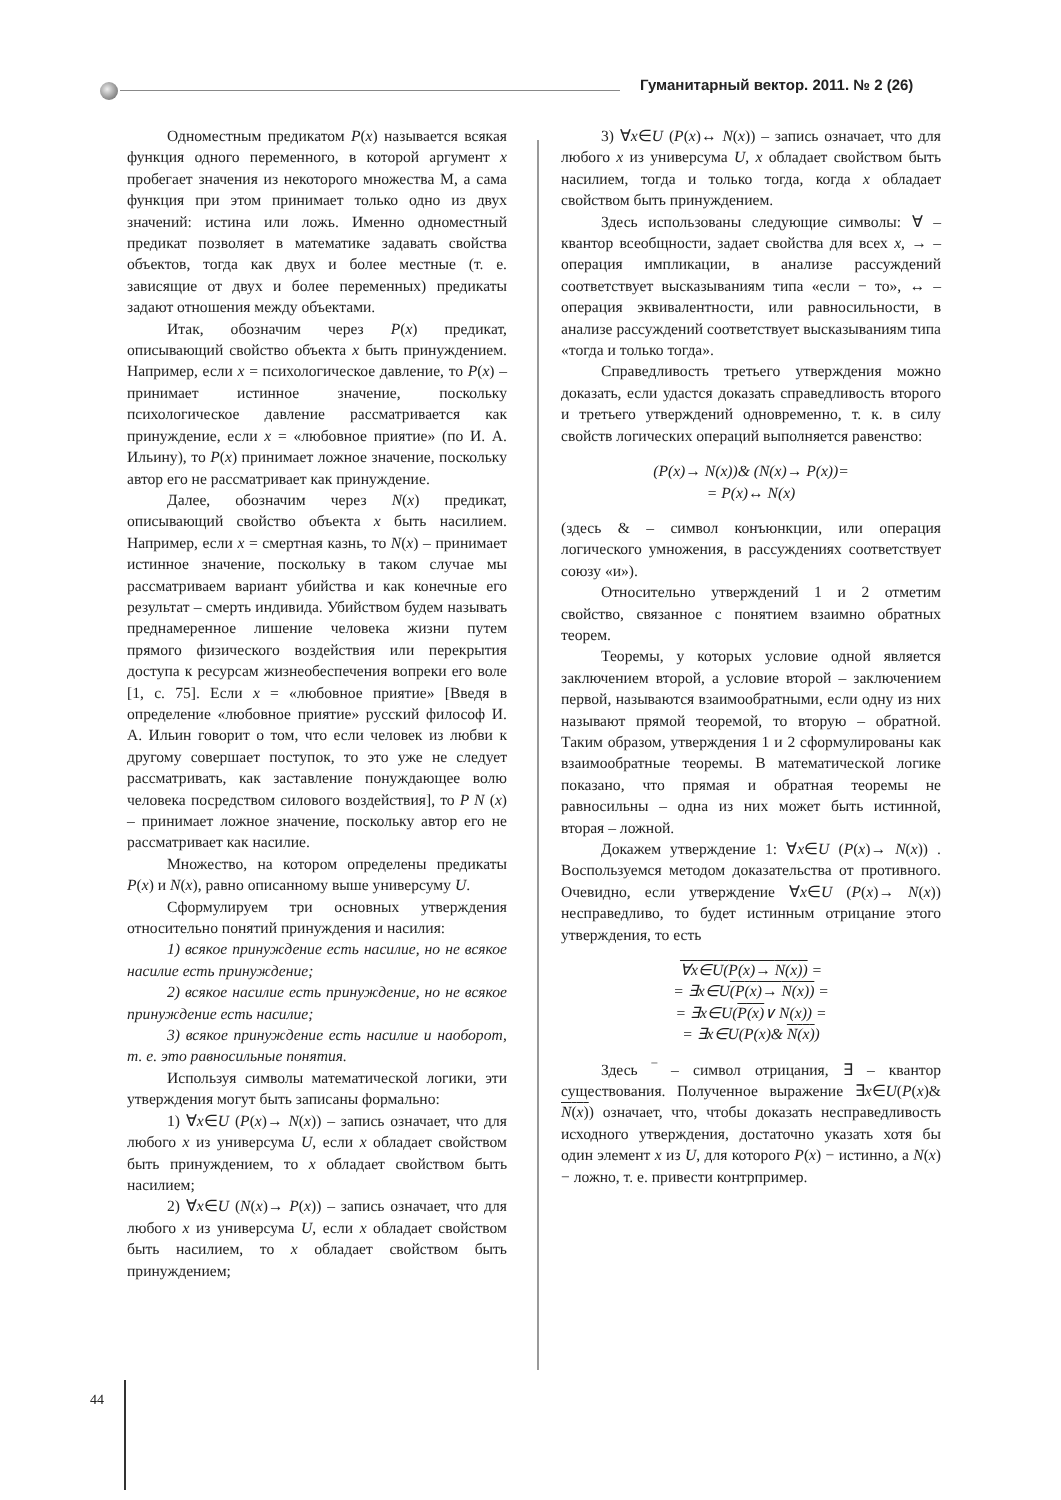Гуманитарный вектор. 2011. № 2 (26)
Одноместным предикатом P(x) называется всякая функция одного переменного, в которой аргумент x пробегает значения из некоторого множества М, а сама функция при этом принимает только одно из двух значений: истина или ложь. Именно одноместный предикат позволяет в математике задавать свойства объектов, тогда как двух и более местные (т. е. зависящие от двух и более переменных) предикаты задают отношения между объектами.
Итак, обозначим через P(x) предикат, описывающий свойство объекта x быть принуждением. Например, если x = психологическое давление, то P(x) – принимает истинное значение, поскольку психологическое давление рассматривается как принуждение, если x = «любовное приятие» (по И. А. Ильину), то P(x) принимает ложное значение, поскольку автор его не рассматривает как принуждение.
Далее, обозначим через N(x) предикат, описывающий свойство объекта x быть насилием. Например, если x = смертная казнь, то N(x) – принимает истинное значение, поскольку в таком случае мы рассматриваем вариант убийства и как конечные его результат – смерть индивида. Убийством будем называть преднамеренное лишение человека жизни путем прямого физического воздействия или перекрытия доступа к ресурсам жизнеобеспечения вопреки его воле [1, с. 75]. Если x = «любовное приятие» [Введя в определение «любовное приятие» русский философ И. А. Ильин говорит о том, что если человек из любви к другому совершает поступок, то это уже не следует рассматривать, как заставление понуждающее волю человека посредством силового воздействия], то P N (x) – принимает ложное значение, поскольку автор его не рассматривает как насилие.
Множество, на котором определены предикаты P(x) и N(x), равно описанному выше универсуму U.
Сформулируем три основных утверждения относительно понятий принуждения и насилия:
1) всякое принуждение есть насилие, но не всякое насилие есть принуждение;
2) всякое насилие есть принуждение, но не всякое принуждение есть насилие;
3) всякое принуждение есть насилие и наоборот, т. е. это равносильные понятия.
Используя символы математической логики, эти утверждения могут быть записаны формально:
1) ∀x∈U (P(x)→ N(x)) – запись означает, что для любого x из универсума U, если x обладает свойством быть принуждением, то x обладает свойством быть насилием;
2) ∀x∈U (N(x)→ P(x)) – запись означает, что для любого x из универсума U, если x обладает свойством быть насилием, то x обладает свойством быть принуждением;
3) ∀x∈U (P(x)↔ N(x)) – запись означает, что для любого x из универсума U, x обладает свойством быть насилием, тогда и только тогда, когда x обладает свойством быть принуждением.
Здесь использованы следующие символы: ∀ – квантор всеобщности, задает свойства для всех x, → – операция импликации, в анализе рассуждений соответствует высказываниям типа «если − то», ↔ – операция эквивалентности, или равносильности, в анализе рассуждений соответствует высказываниям типа «тогда и только тогда».
Справедливость третьего утверждения можно доказать, если удастся доказать справедливость второго и третьего утверждений одновременно, т. к. в силу свойств логических операций выполняется равенство:
(P(x)→ N(x))& (N(x)→ P(x))=
= P(x)↔ N(x)
(здесь & – символ конъюнкции, или операция логического умножения, в рассуждениях соответствует союзу «и»).
Относительно утверждений 1 и 2 отметим свойство, связанное с понятием взаимно обратных теорем.
Теоремы, у которых условие одной является заключением второй, а условие второй – заключением первой, называются взаимообратными, если одну из них называют прямой теоремой, то вторую – обратной. Таким образом, утверждения 1 и 2 сформулированы как взаимообратные теоремы. В математической логике показано, что прямая и обратная теоремы не равносильны – одна из них может быть истинной, вторая – ложной.
Докажем утверждение 1: ∀x∈U (P(x)→ N(x)) . Воспользуемся методом доказательства от противного. Очевидно, если утверждение ∀x∈U (P(x)→ N(x)) несправедливо, то будет истинным отрицание этого утверждения, то есть
∀x∈U(P(x)→ N(x)) =
= ∃x∈U(P(x)→ N(x)) =
= ∃x∈U(P(x)∨ N(x)) =
= ∃x∈U(P(x)& N(x))
Здесь ‾ – символ отрицания, ∃ – квантор существования. Полученное выражение ∃x∈U(P(x)& N(x)) означает, что, чтобы доказать несправедливость исходного утверждения, достаточно указать хотя бы один элемент x из U, для которого P(x) − истинно, а N(x) − ложно, т. е. привести контрпример.
44